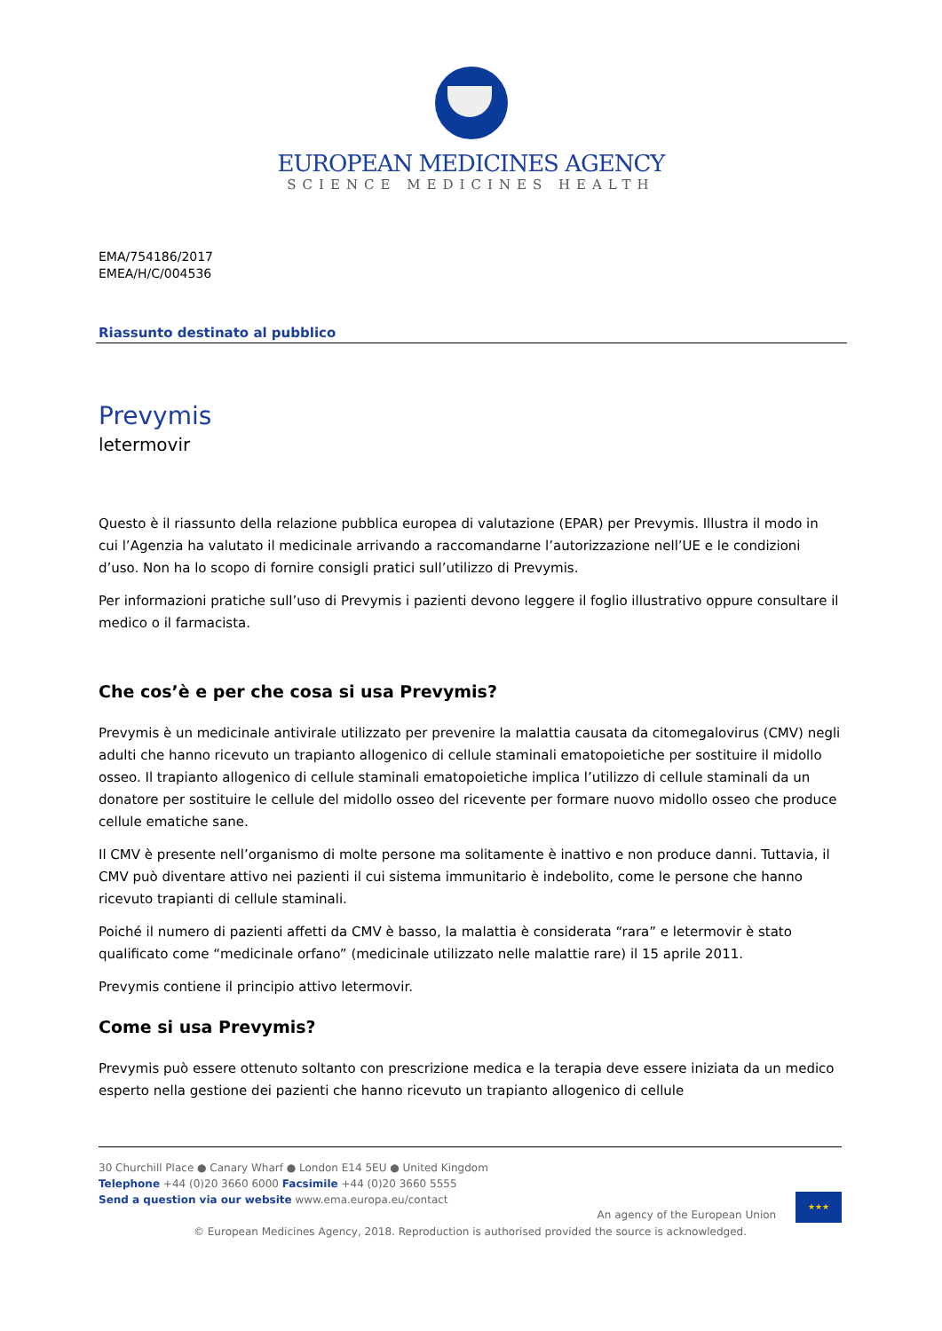EUROPEAN MEDICINES AGENCY
SCIENCE MEDICINES HEALTH
EMA/754186/2017
EMEA/H/C/004536
Riassunto destinato al pubblico
Prevymis
letermovir
Questo è il riassunto della relazione pubblica europea di valutazione (EPAR) per Prevymis. Illustra il modo in cui l’Agenzia ha valutato il medicinale arrivando a raccomandarne l’autorizzazione nell’UE e le condizioni d’uso. Non ha lo scopo di fornire consigli pratici sull’utilizzo di Prevymis.
Per informazioni pratiche sull’uso di Prevymis i pazienti devono leggere il foglio illustrativo oppure consultare il medico o il farmacista.
Che cos’è e per che cosa si usa Prevymis?
Prevymis è un medicinale antivirale utilizzato per prevenire la malattia causata da citomegalovirus (CMV) negli adulti che hanno ricevuto un trapianto allogenico di cellule staminali ematopoietiche per sostituire il midollo osseo. Il trapianto allogenico di cellule staminali ematopoietiche implica l’utilizzo di cellule staminali da un donatore per sostituire le cellule del midollo osseo del ricevente per formare nuovo midollo osseo che produce cellule ematiche sane.
Il CMV è presente nell’organismo di molte persone ma solitamente è inattivo e non produce danni. Tuttavia, il CMV può diventare attivo nei pazienti il cui sistema immunitario è indebolito, come le persone che hanno ricevuto trapianti di cellule staminali.
Poiché il numero di pazienti affetti da CMV è basso, la malattia è considerata “rara” e letermovir è stato qualificato come “medicinale orfano” (medicinale utilizzato nelle malattie rare) il 15 aprile 2011.
Prevymis contiene il principio attivo letermovir.
Come si usa Prevymis?
Prevymis può essere ottenuto soltanto con prescrizione medica e la terapia deve essere iniziata da un medico esperto nella gestione dei pazienti che hanno ricevuto un trapianto allogenico di cellule
An agency of the European Union ★★★
30 Churchill Place ● Canary Wharf ● London E14 5EU ● United Kingdom
Telephone +44 (0)20 3660 6000 Facsimile +44 (0)20 3660 5555
Send a question via our website www.ema.europa.eu/contact
© European Medicines Agency, 2018. Reproduction is authorised provided the source is acknowledged.